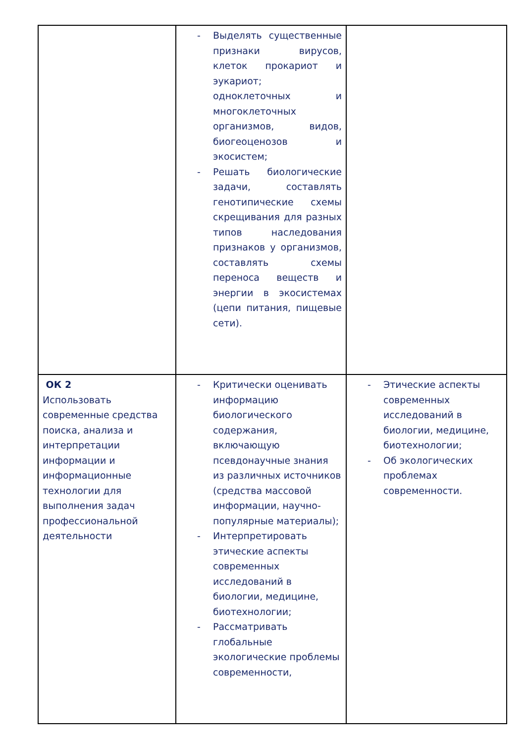| | - Выделять существенные признаки вирусов, клеток прокариот и эукариот; одноклеточных и многоклеточных организмов, видов, биогеоценозов и экосистем; - Решать биологические задачи, составлять генотипические схемы скрещивания для разных типов наследования признаков у организмов, составлять схемы переноса веществ и энергии в экосистемах (цепи питания, пищевые сети). | |
| ОК 2 Использовать современные средства поиска, анализа и интерпретации информации и информационные технологии для выполнения задач профессиональной деятельности | - Критически оценивать информацию биологического содержания, включающую псевдонаучные знания из различных источников (средства массовой информации, научно-популярные материалы); - Интерпретировать этические аспекты современных исследований в биологии, медицине, биотехнологии; - Рассматривать глобальные экологические проблемы современности, | - Этические аспекты современных исследований в биологии, медицине, биотехнологии; - Об экологических проблемах современности. |